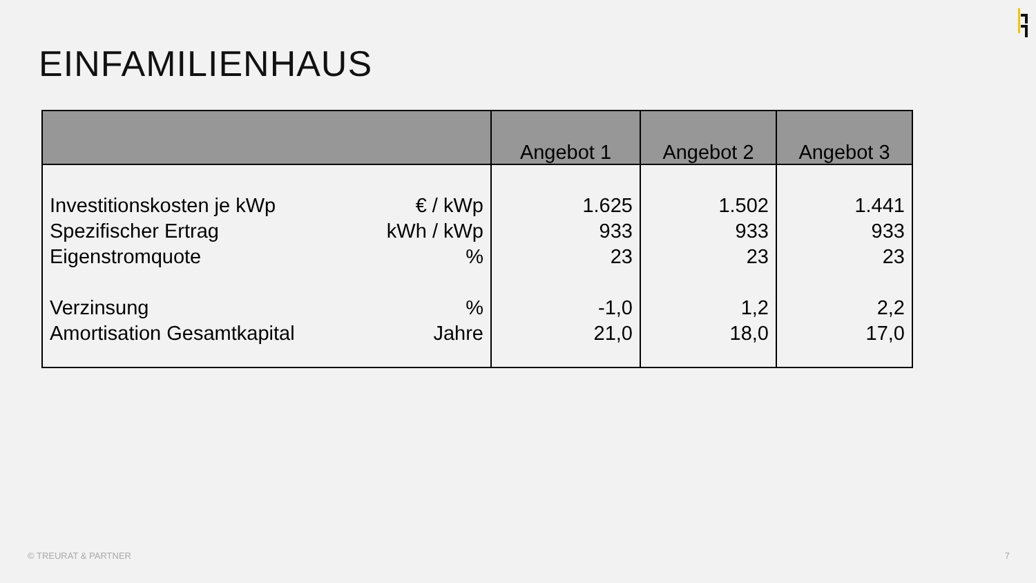EINFAMILIENHAUS
| | Angebot 1 | Angebot 2 | Angebot 3 |
| --- | --- | --- | --- |
| Investitionskosten je kWp Spezifischer Ertrag Eigenstromquote Verzinsung Amortisation Gesamtkapital € / kWp kWh / kWp % % Jahre | 1.625 933 23 -1,0 21,0 | 1.502 933 23 1,2 18,0 | 1.441 933 23 2,2 17,0 |
© TREURAT & PARTNER 7